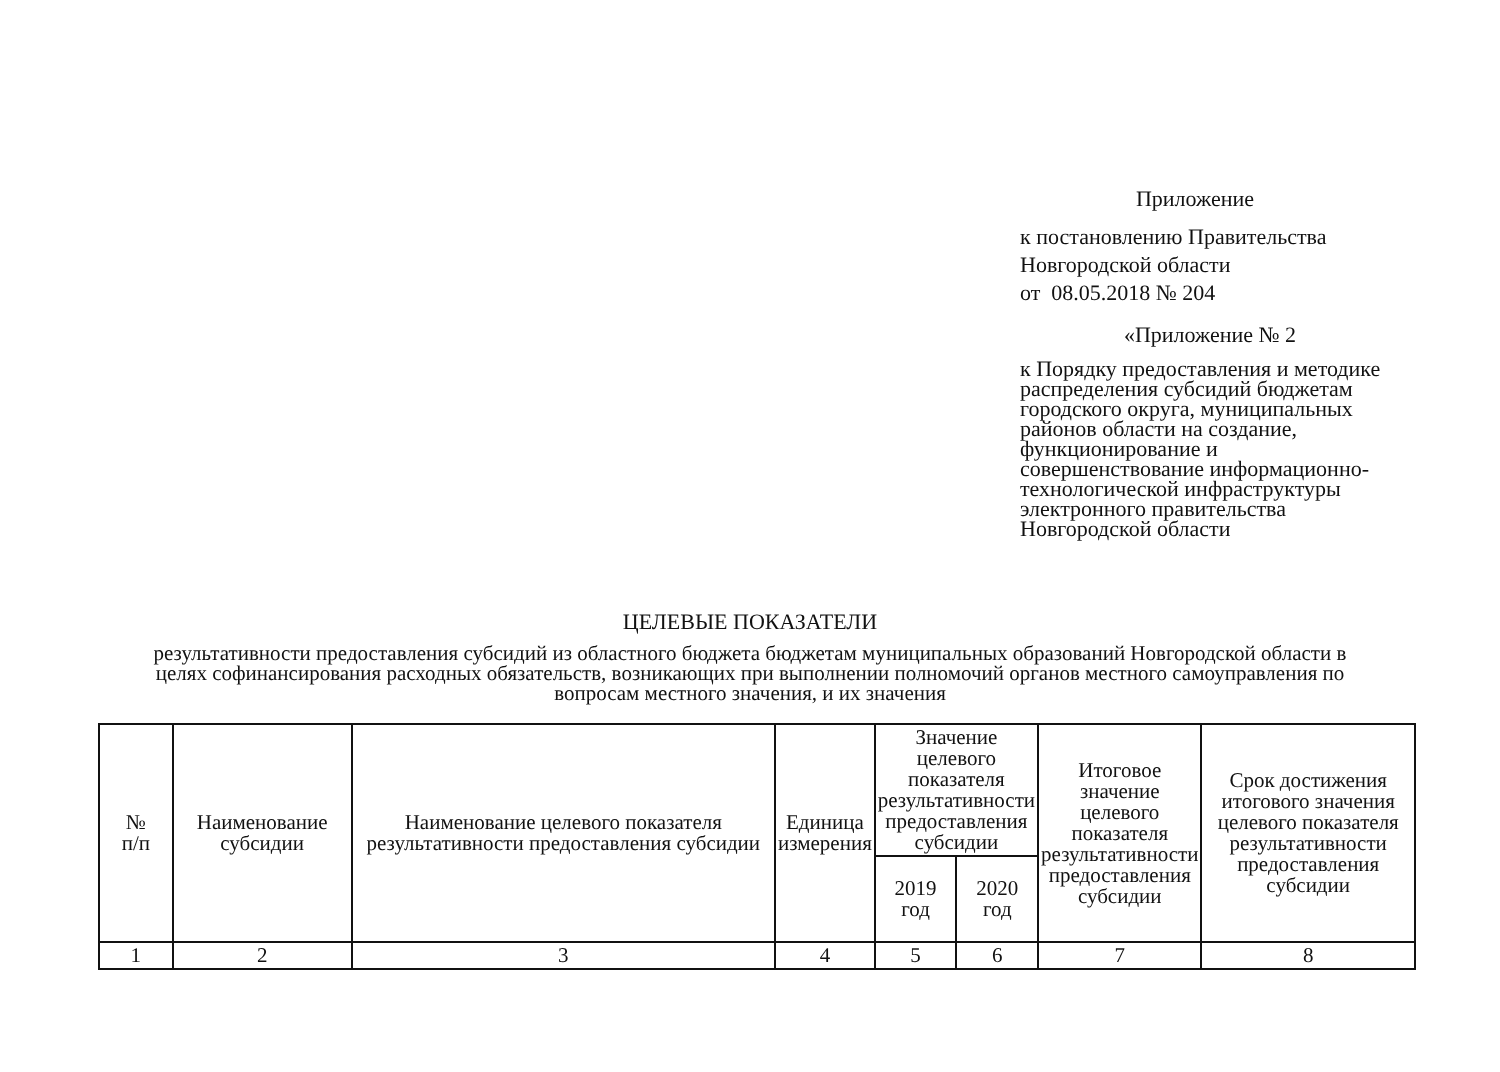Приложение
к постановлению Правительства
Новгородской области
от 08.05.2018 № 204
«Приложение № 2
к Порядку предоставления и методике распределения субсидий бюджетам городского округа, муниципальных районов области на создание, функционирование и совершенствование информационно-технологической инфраструктуры электронного правительства Новгородской области
ЦЕЛЕВЫЕ ПОКАЗАТЕЛИ
результативности предоставления субсидий из областного бюджета бюджетам муниципальных образований Новгородской области в целях софинансирования расходных обязательств, возникающих при выполнении полномочий органов местного самоуправления по вопросам местного значения, и их значения
| № п/п | Наименование субсидии | Наименование целевого показателя результативности предоставления субсидии | Единица измерения | Значение целевого показателя результативности предоставления субсидии | | Итоговое значение целевого показателя результативности предоставления субсидии | Срок достижения итогового значения целевого показателя результативности предоставления субсидии |
| --- | --- | --- | --- | --- | --- | --- | --- |
| | | | | 2019 год | 2020 год | | |
| 1 | 2 | 3 | 4 | 5 | 6 | 7 | 8 |